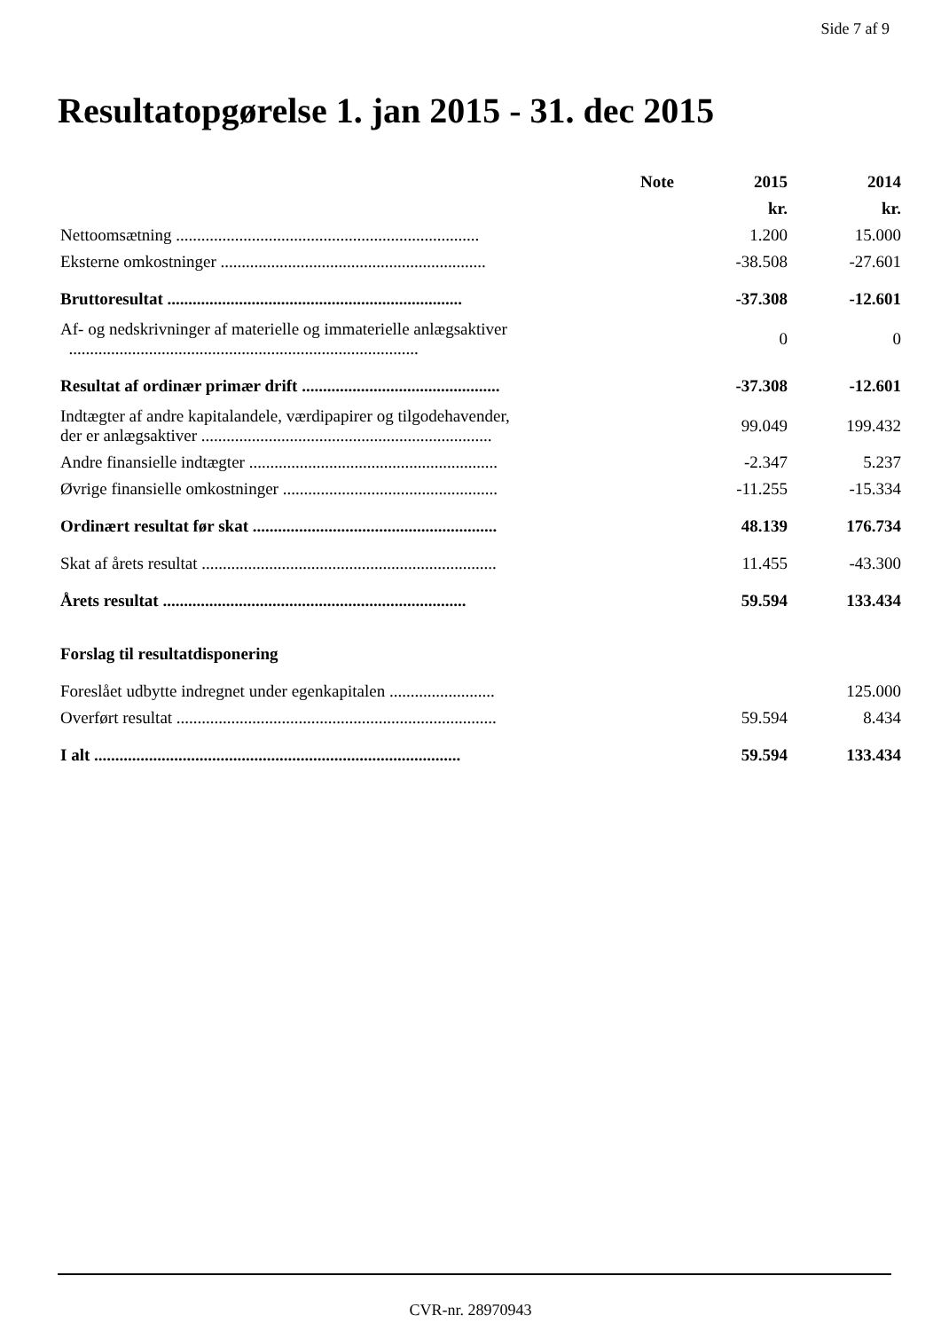Side 7 af 9
Resultatopgørelse 1. jan 2015 - 31. dec 2015
| | Note | 2015 | 2014 |
| --- | --- | --- | --- |
| | | kr. | kr. |
| Nettoomsætning ........................................................................ | | 1.200 | 15.000 |
| Eksterne omkostninger ............................................................... | | -38.508 | -27.601 |
| Bruttoresultat ...................................................................... | | -37.308 | -12.601 |
| Af- og nedskrivninger af materielle og immaterielle anlægsaktiver ................................................................................... | | 0 | 0 |
| Resultat af ordinær primær drift ............................................... | | -37.308 | -12.601 |
| Indtægter af andre kapitalandele, værdipapirer og tilgodehavender, der er anlægsaktiver ..................................................................... | | 99.049 | 199.432 |
| Andre finansielle indtægter ........................................................... | | -2.347 | 5.237 |
| Øvrige finansielle omkostninger ................................................... | | -11.255 | -15.334 |
| Ordinært resultat før skat .......................................................... | | 48.139 | 176.734 |
| Skat af årets resultat ...................................................................... | | 11.455 | -43.300 |
| Årets resultat ........................................................................ | | 59.594 | 133.434 |
| Forslag til resultatdisponering | | | |
| Foreslået udbytte indregnet under egenkapitalen ......................... | | | 125.000 |
| Overført resultat ............................................................................ | | 59.594 | 8.434 |
| I alt ....................................................................................... | | 59.594 | 133.434 |
CVR-nr. 28970943